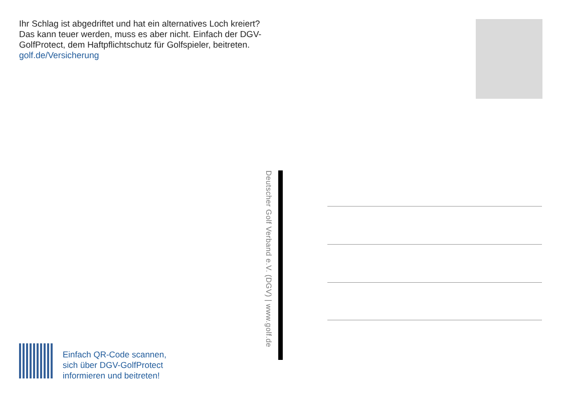Ihr Schlag ist abgedriftet und hat ein alternatives Loch kreiert? Das kann teuer werden, muss es aber nicht. Einfach der DGV-GolfProtect, dem Haftpflichtschutz für Golfspieler, beitreten. golf.de/Versicherung
Deutscher Golf Verband e.V. (DGV) | www.golf.de
Einfach QR-Code scannen,
sich über DGV-GolfProtect
informieren und beitreten!